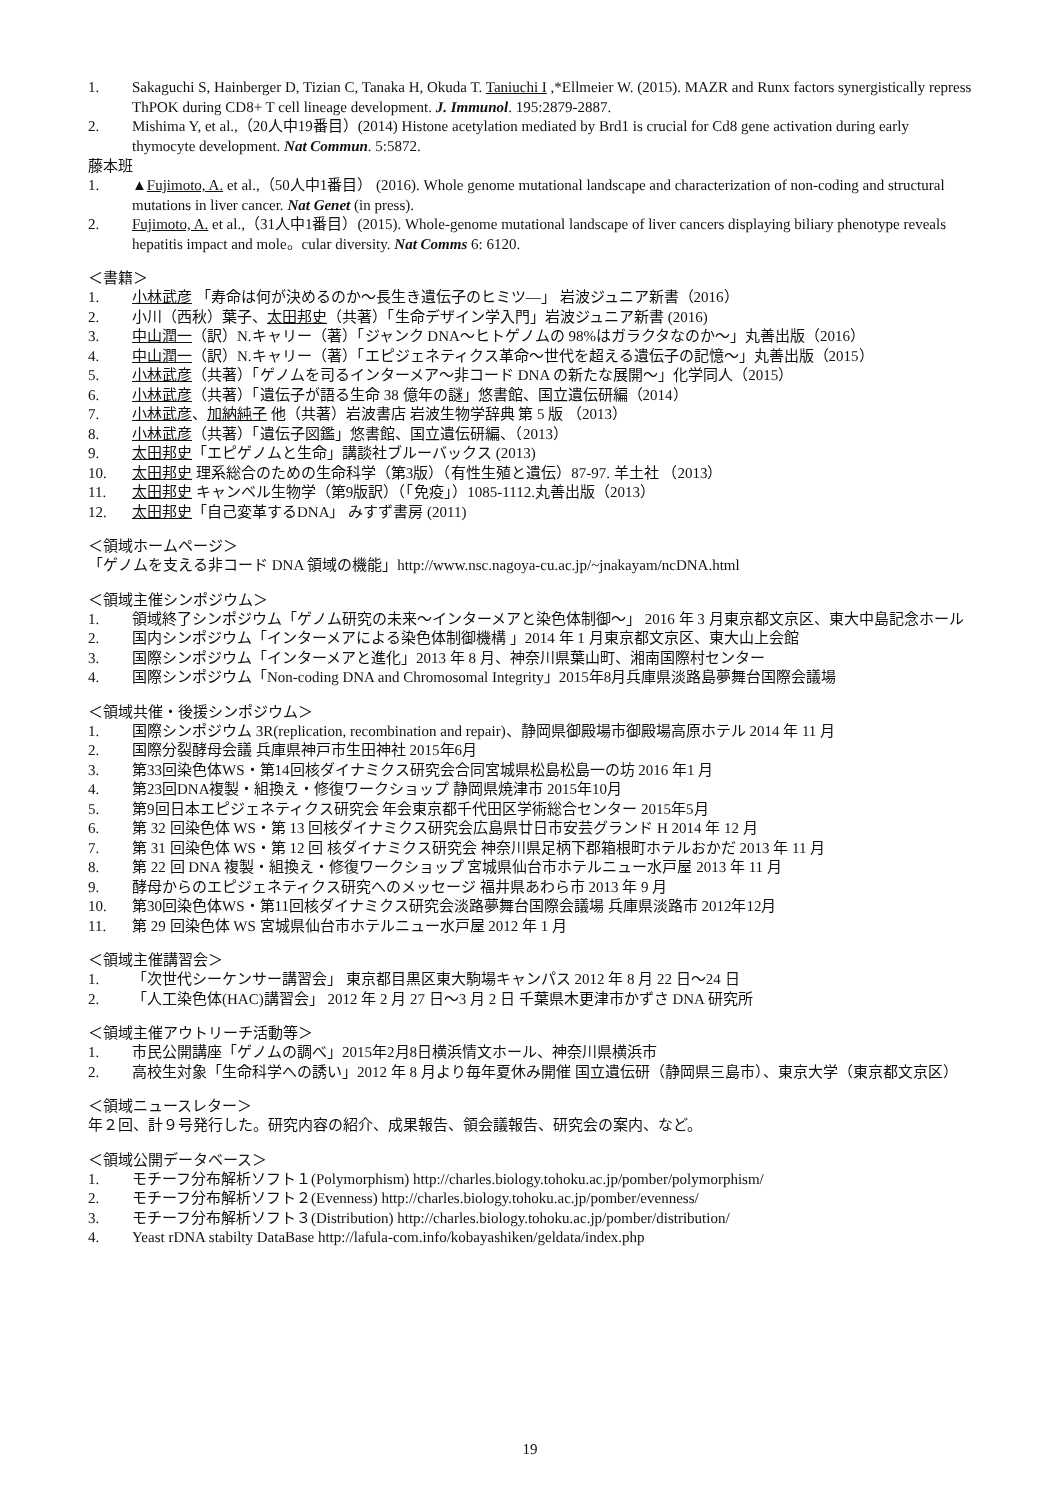1. Sakaguchi S, Hainberger D, Tizian C, Tanaka H, Okuda T. Taniuchi I ,*Ellmeier W. (2015). MAZR and Runx factors synergistically repress ThPOK during CD8+ T cell lineage development. J. Immunol. 195:2879-2887.
2. Mishima Y, et al.,（20人中19番目）(2014) Histone acetylation mediated by Brd1 is crucial for Cd8 gene activation during early thymocyte development. Nat Commun. 5:5872.
藤本班
1. ▲Fujimoto, A. et al.,（50人中1番目） (2016). Whole genome mutational landscape and characterization of non-coding and structural mutations in liver cancer. Nat Genet (in press).
2. Fujimoto, A. et al.,（31人中1番目）(2015). Whole-genome mutational landscape of liver cancers displaying biliary phenotype reveals hepatitis impact and mole。cular diversity. Nat Comms 6: 6120.
＜書籍＞
1. 小林武彦 「寿命は何が決めるのか〜長生き遺伝子のヒミツ—」 岩波ジュニア新書（2016）
2. 小川（西秋）葉子、太田邦史（共著）「生命デザイン学入門」岩波ジュニア新書 (2016)
3. 中山潤一（訳）N.キャリー（著）「ジャンク DNA〜ヒトゲノムの 98%はガラクタなのか〜」丸善出版（2016）
4. 中山潤一（訳）N.キャリー（著）「エピジェネティクス革命〜世代を超える遺伝子の記憶〜」丸善出版（2015）
5. 小林武彦（共著）「ゲノムを司るインターメア〜非コード DNA の新たな展開〜」化学同人（2015）
6. 小林武彦（共著）「遺伝子が語る生命 38 億年の謎」悠書館、国立遺伝研編（2014）
7. 小林武彦、加納純子 他（共著）岩波書店 岩波生物学辞典 第 5 版 （2013）
8. 小林武彦（共著）「遺伝子図鑑」悠書館、国立遺伝研編、（2013）
9. 太田邦史「エピゲノムと生命」講談社ブルーバックス (2013)
10. 太田邦史 理系総合のための生命科学（第3版）（有性生殖と遺伝）87-97. 羊土社 （2013）
11. 太田邦史 キャンベル生物学（第9版訳）（「免疫」）1085-1112.丸善出版（2013）
12. 太田邦史「自己変革するDNA」 みすず書房 (2011)
＜領域ホームページ＞
「ゲノムを支える非コード DNA 領域の機能」http://www.nsc.nagoya-cu.ac.jp/~jnakayam/ncDNA.html
＜領域主催シンポジウム＞
1. 領域終了シンポジウム「ゲノム研究の未来〜インターメアと染色体制御〜」 2016 年 3 月東京都文京区、東大中島記念ホール
2. 国内シンポジウム「インターメアによる染色体制御機構 」2014 年 1 月東京都文京区、東大山上会館
3. 国際シンポジウム「インターメアと進化」2013 年 8 月、神奈川県葉山町、湘南国際村センター
4. 国際シンポジウム「Non-coding DNA and Chromosomal Integrity」2015年8月兵庫県淡路島夢舞台国際会議場
＜領域共催・後援シンポジウム＞
1. 国際シンポジウム 3R(replication, recombination and repair)、静岡県御殿場市御殿場高原ホテル 2014 年 11 月
2. 国際分裂酵母会議 兵庫県神戸市生田神社 2015年6月
3. 第33回染色体WS・第14回核ダイナミクス研究会合同宮城県松島松島一の坊 2016 年1 月
4. 第23回DNA複製・組換え・修復ワークショップ 静岡県焼津市 2015年10月
5. 第9回日本エピジェネティクス研究会 年会東京都千代田区学術総合センター 2015年5月
6. 第 32 回染色体 WS・第 13 回核ダイナミクス研究会広島県廿日市安芸グランド H 2014 年 12 月
7. 第 31 回染色体 WS・第 12 回 核ダイナミクス研究会 神奈川県足柄下郡箱根町ホテルおかだ 2013 年 11 月
8. 第 22 回 DNA 複製・組換え・修復ワークショップ 宮城県仙台市ホテルニュー水戸屋 2013 年 11 月
9. 酵母からのエピジェネティクス研究へのメッセージ 福井県あわら市 2013 年 9 月
10. 第30回染色体WS・第11回核ダイナミクス研究会淡路夢舞台国際会議場 兵庫県淡路市 2012年12月
11. 第 29 回染色体 WS 宮城県仙台市ホテルニュー水戸屋 2012 年 1 月
＜領域主催講習会＞
1. 「次世代シーケンサー講習会」 東京都目黒区東大駒場キャンパス 2012 年 8 月 22 日〜24 日
2. 「人工染色体(HAC)講習会」 2012 年 2 月 27 日〜3 月 2 日 千葉県木更津市かずさ DNA 研究所
＜領域主催アウトリーチ活動等＞
1. 市民公開講座「ゲノムの調べ」2015年2月8日横浜情文ホール、神奈川県横浜市
2. 高校生対象「生命科学への誘い」2012 年 8 月より毎年夏休み開催 国立遺伝研（静岡県三島市）、東京大学（東京都文京区）
＜領域ニュースレター＞
年２回、計９号発行した。研究内容の紹介、成果報告、領会議報告、研究会の案内、など。
＜領域公開データベース＞
1. モチーフ分布解析ソフト１(Polymorphism) http://charles.biology.tohoku.ac.jp/pomber/polymorphism/
2. モチーフ分布解析ソフト２(Evenness) http://charles.biology.tohoku.ac.jp/pomber/evenness/
3. モチーフ分布解析ソフト３(Distribution) http://charles.biology.tohoku.ac.jp/pomber/distribution/
4. Yeast rDNA stabilty DataBase http://lafula-com.info/kobayashiken/geldata/index.php
19